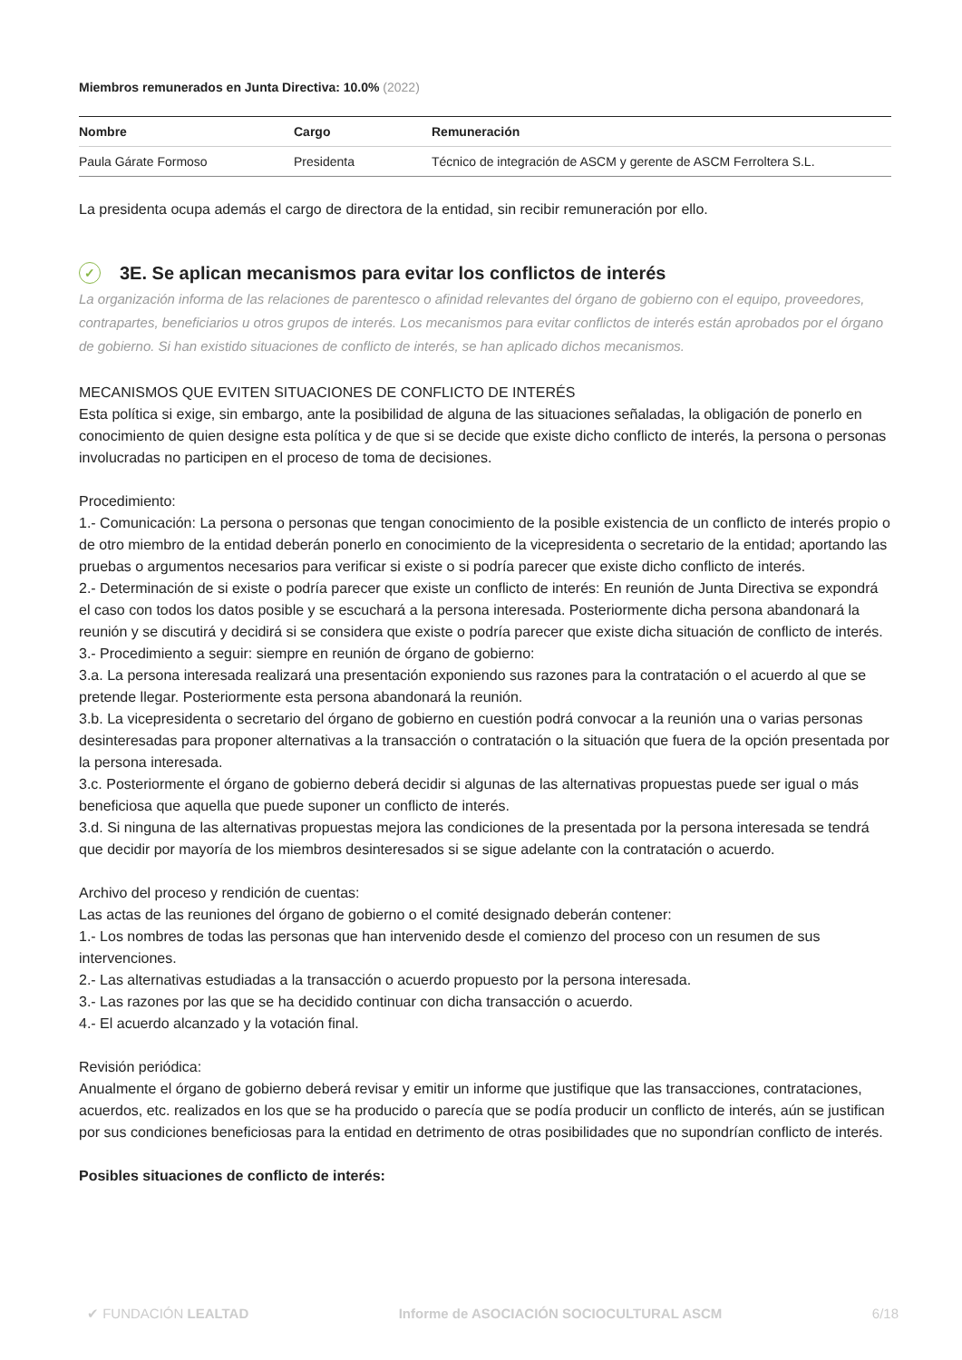Miembros remunerados en Junta Directiva: 10.0% (2022)
| Nombre | Cargo | Remuneración |
| --- | --- | --- |
| Paula Gárate Formoso | Presidenta | Técnico de integración de ASCM y gerente de ASCM Ferroltera S.L. |
La presidenta ocupa además el cargo de directora de la entidad, sin recibir remuneración por ello.
✓ 3E. Se aplican mecanismos para evitar los conflictos de interés
La organización informa de las relaciones de parentesco o afinidad relevantes del órgano de gobierno con el equipo, proveedores, contrapartes, beneficiarios u otros grupos de interés. Los mecanismos para evitar conflictos de interés están aprobados por el órgano de gobierno. Si han existido situaciones de conflicto de interés, se han aplicado dichos mecanismos.
MECANISMOS QUE EVITEN SITUACIONES DE CONFLICTO DE INTERÉS
Esta política si exige, sin embargo, ante la posibilidad de alguna de las situaciones señaladas, la obligación de ponerlo en conocimiento de quien designe esta política y de que si se decide que existe dicho conflicto de interés, la persona o personas involucradas no participen en el proceso de toma de decisiones.
Procedimiento:
1.- Comunicación: La persona o personas que tengan conocimiento de la posible existencia de un conflicto de interés propio o de otro miembro de la entidad deberán ponerlo en conocimiento de la vicepresidenta o secretario de la entidad; aportando las pruebas o argumentos necesarios para verificar si existe o si podría parecer que existe dicho conflicto de interés.
2.- Determinación de si existe o podría parecer que existe un conflicto de interés: En reunión de Junta Directiva se expondrá el caso con todos los datos posible y se escuchará a la persona interesada. Posteriormente dicha persona abandonará la reunión y se discutirá y decidirá si se considera que existe o podría parecer que existe dicha situación de conflicto de interés.
3.- Procedimiento a seguir: siempre en reunión de órgano de gobierno:
3.a. La persona interesada realizará una presentación exponiendo sus razones para la contratación o el acuerdo al que se pretende llegar. Posteriormente esta persona abandonará la reunión.
3.b. La vicepresidenta o secretario del órgano de gobierno en cuestión podrá convocar a la reunión una o varias personas desinteresadas para proponer alternativas a la transacción o contratación o la situación que fuera de la opción presentada por la persona interesada.
3.c. Posteriormente el órgano de gobierno deberá decidir si algunas de las alternativas propuestas puede ser igual o más beneficiosa que aquella que puede suponer un conflicto de interés.
3.d. Si ninguna de las alternativas propuestas mejora las condiciones de la presentada por la persona interesada se tendrá que decidir por mayoría de los miembros desinteresados si se sigue adelante con la contratación o acuerdo.
Archivo del proceso y rendición de cuentas:
Las actas de las reuniones del órgano de gobierno o el comité designado deberán contener:
1.- Los nombres de todas las personas que han intervenido desde el comienzo del proceso con un resumen de sus intervenciones.
2.- Las alternativas estudiadas a la transacción o acuerdo propuesto por la persona interesada.
3.- Las razones por las que se ha decidido continuar con dicha transacción o acuerdo.
4.- El acuerdo alcanzado y la votación final.
Revisión periódica:
Anualmente el órgano de gobierno deberá revisar y emitir un informe que justifique que las transacciones, contrataciones, acuerdos, etc. realizados en los que se ha producido o parecía que se podía producir un conflicto de interés, aún se justifican por sus condiciones beneficiosas para la entidad en detrimento de otras posibilidades que no supondrían conflicto de interés.
Posibles situaciones de conflicto de interés:
✔ FUNDACIÓN LEALTAD Informe de ASOCIACIÓN SOCIOCULTURAL ASCM 6/18